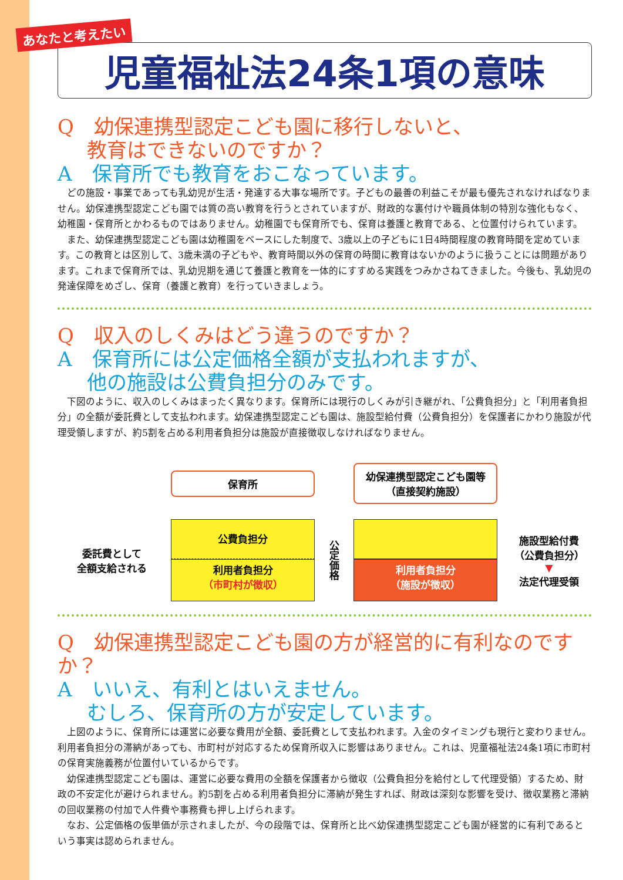あなたと考えたい
児童福祉法24条1項の意味
Q　幼保連携型認定こども園に移行しないと、
教育はできないのですか？
A　保育所でも教育をおこなっています。
どの施設・事業であっても乳幼児が生活・発達する大事な場所です。子どもの最善の利益こそが最も優先されなければなりません。幼保連携型認定こども園では質の高い教育を行うとされていますが、財政的な裏付けや職員体制の特別な強化もなく、幼稚園・保育所とかわるものではありません。幼稚園でも保育所でも、保育は養護と教育である、と位置付けられています。
また、幼保連携型認定こども園は幼稚園をベースにした制度で、3歳以上の子どもに1日4時間程度の教育時間を定めています。この教育とは区別して、3歳未満の子どもや、教育時間以外の保育の時間に教育はないかのように扱うことには問題があります。これまで保育所では、乳幼児期を通じて養護と教育を一体的にすすめる実践をつみかさねてきました。今後も、乳幼児の発達保障をめざし、保育（養護と教育）を行っていきましょう。
Q　収入のしくみはどう違うのですか？
A　保育所には公定価格全額が支払われますが、
他の施設は公費負担分のみです。
下図のように、収入のしくみはまったく異なります。保育所には現行のしくみが引き継がれ、「公費負担分」と「利用者負担分」の全額が委託費として支払われます。幼保連携型認定こども園は、施設型給付費（公費負担分）を保護者にかわり施設が代理受領しますが、約5割を占める利用者負担分は施設が直接徴収しなければなりません。
保育所
幼保連携型認定こども園等
（直接契約施設）
委託費として
全額支給される
公費負担分
利用者負担分
（市町村が徴収）
公定価格
利用者負担分
（施設が徴収）
施設型給付費
（公費負担分）
▼
法定代理受領
Q　幼保連携型認定こども園の方が経営的に有利なのですか？
A　いいえ、有利とはいえません。
むしろ、保育所の方が安定しています。
上図のように、保育所には運営に必要な費用が全額、委託費として支払われます。入金のタイミングも現行と変わりません。利用者負担分の滞納があっても、市町村が対応するため保育所収入に影響はありません。これは、児童福祉法24条1項に市町村の保育実施義務が位置付いているからです。
幼保連携型認定こども園は、運営に必要な費用の全額を保護者から徴収（公費負担分を給付として代理受領）するため、財政の不安定化が避けられません。約5割を占める利用者負担分に滞納が発生すれば、財政は深刻な影響を受け、徴収業務と滞納の回収業務の付加で人件費や事務費も押し上げられます。
なお、公定価格の仮単価が示されましたが、今の段階では、保育所と比べ幼保連携型認定こども園が経営的に有利であるという事実は認められません。